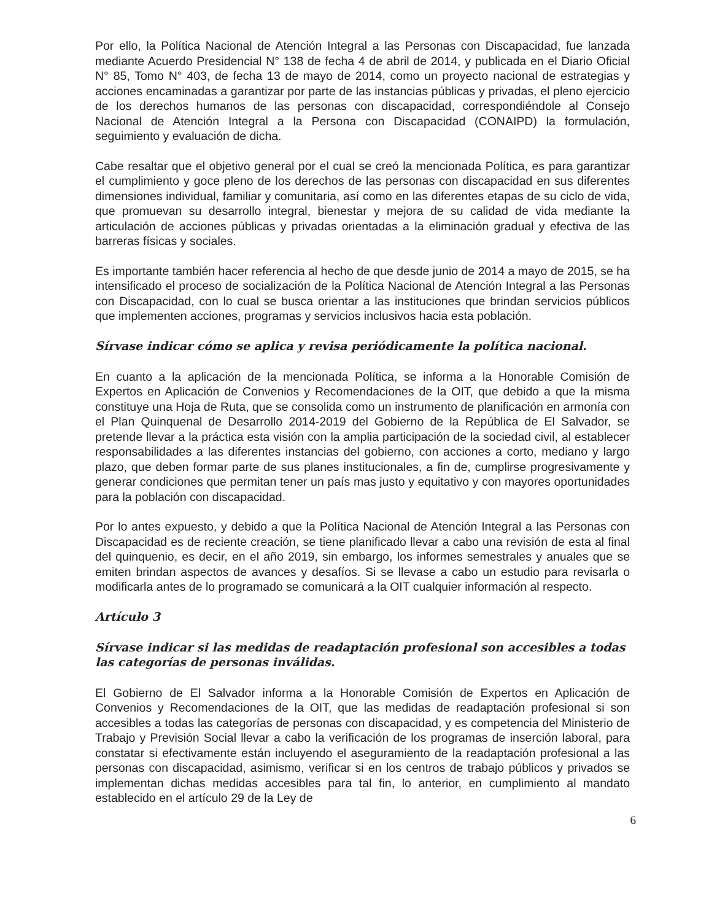Por ello, la Política Nacional de Atención Integral a las Personas con Discapacidad, fue lanzada mediante Acuerdo Presidencial N° 138 de fecha 4 de abril de 2014, y publicada en el Diario Oficial N° 85, Tomo N° 403, de fecha 13 de mayo de 2014, como un proyecto nacional de estrategias y acciones encaminadas a garantizar por parte de las instancias públicas y privadas, el pleno ejercicio de los derechos humanos de las personas con discapacidad, correspondiéndole al Consejo Nacional de Atención Integral a la Persona con Discapacidad (CONAIPD) la formulación, seguimiento y evaluación de dicha.
Cabe resaltar que el objetivo general por el cual se creó la mencionada Política, es para garantizar el cumplimiento y goce pleno de los derechos de las personas con discapacidad en sus diferentes dimensiones individual, familiar y comunitaria, así como en las diferentes etapas de su ciclo de vida, que promuevan su desarrollo integral, bienestar y mejora de su calidad de vida mediante la articulación de acciones públicas y privadas orientadas a la eliminación gradual y efectiva de las barreras físicas y sociales.
Es importante también hacer referencia al hecho de que desde junio de 2014 a mayo de 2015, se ha intensificado el proceso de socialización de la Política Nacional de Atención Integral a las Personas con Discapacidad, con lo cual se busca orientar a las instituciones que brindan servicios públicos que implementen acciones, programas y servicios inclusivos hacia esta población.
Sírvase indicar cómo se aplica y revisa periódicamente la política nacional.
En cuanto a la aplicación de la mencionada Política, se informa a la Honorable Comisión de Expertos en Aplicación de Convenios y Recomendaciones de la OIT, que debido a que la misma constituye una Hoja de Ruta, que se consolida como un instrumento de planificación en armonía con el Plan Quinquenal de Desarrollo 2014-2019 del Gobierno de la República de El Salvador, se pretende llevar a la práctica esta visión con la amplia participación de la sociedad civil, al establecer responsabilidades a las diferentes instancias del gobierno, con acciones a corto, mediano y largo plazo, que deben formar parte de sus planes institucionales, a fin de, cumplirse progresivamente y generar condiciones que permitan tener un país mas justo y equitativo y con mayores oportunidades para la población con discapacidad.
Por lo antes expuesto, y debido a que la Política Nacional de Atención Integral a las Personas con Discapacidad es de reciente creación, se tiene planificado llevar a cabo una revisión de esta al final del quinquenio, es decir, en el año 2019, sin embargo, los informes semestrales y anuales que se emiten brindan aspectos de avances y desafíos. Si se llevase a cabo un estudio para revisarla o modificarla antes de lo programado se comunicará a la OIT cualquier información al respecto.
Artículo 3
Sírvase indicar si las medidas de readaptación profesional son accesibles a todas las categorías de personas inválidas.
El Gobierno de El Salvador informa a la Honorable Comisión de Expertos en Aplicación de Convenios y Recomendaciones de la OIT, que las medidas de readaptación profesional si son accesibles a todas las categorías de personas con discapacidad, y es competencia del Ministerio de Trabajo y Previsión Social llevar a cabo la verificación de los programas de inserción laboral, para constatar si efectivamente están incluyendo el aseguramiento de la readaptación profesional a las personas con discapacidad, asimismo, verificar si en los centros de trabajo públicos y privados se implementan dichas medidas accesibles para tal fin, lo anterior, en cumplimiento al mandato establecido en el artículo 29 de la Ley de
6